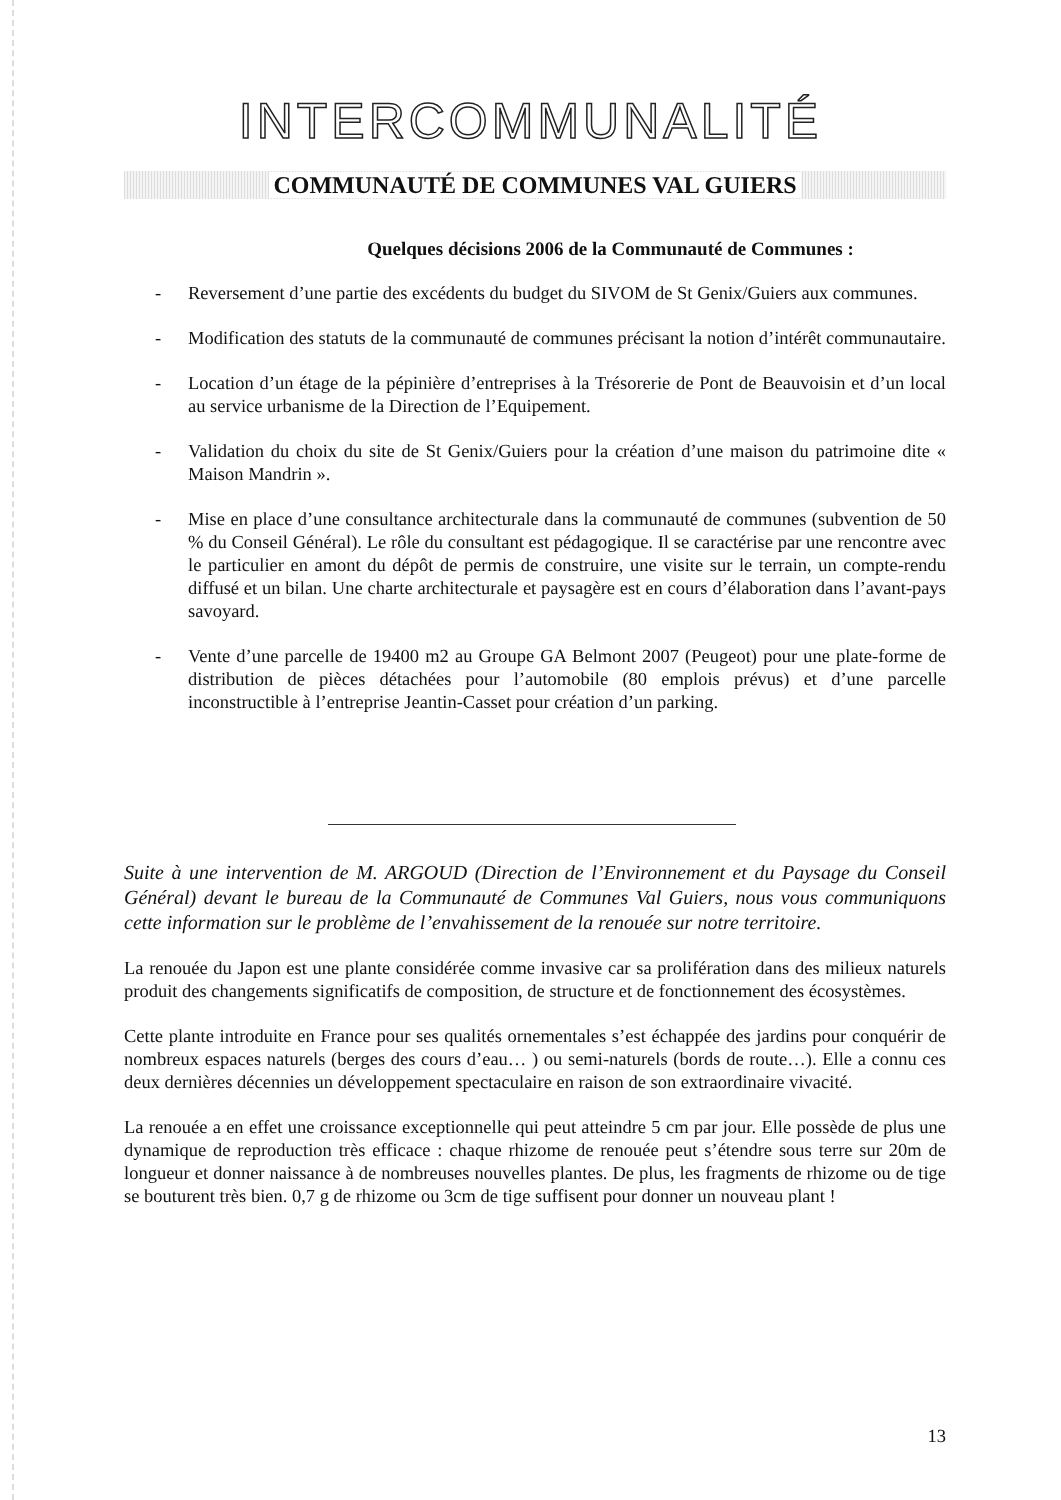INTERCOMMUNALITÉ
COMMUNAUTÉ DE COMMUNES VAL GUIERS
Quelques décisions 2006 de la Communauté de Communes :
- Reversement d’une partie des excédents du budget du SIVOM de St Genix/Guiers aux communes.
- Modification des statuts de la communauté de communes précisant la notion d’intérêt communautaire.
- Location d’un étage de la pépinière d’entreprises à la Trésorerie de Pont de Beauvoisin et d’un local au service urbanisme de la Direction de l’Equipement.
- Validation du choix du site de St Genix/Guiers pour la création d’une maison du patrimoine dite « Maison Mandrin ».
- Mise en place d’une consultance architecturale dans la communauté de communes (subvention de 50 % du Conseil Général). Le rôle du consultant est pédagogique. Il se caractérise par une rencontre avec le particulier en amont du dépôt de permis de construire, une visite sur le terrain, un compte-rendu diffusé et un bilan. Une charte architecturale et paysagère est en cours d’élaboration dans l’avant-pays savoyard.
- Vente d’une parcelle de 19400 m2 au Groupe GA Belmont 2007 (Peugeot) pour une plate-forme de distribution de pièces détachées pour l’automobile (80 emplois prévus) et d’une parcelle inconstructible à l’entreprise Jeantin-Casset pour création d’un parking.
Suite à une intervention de M. ARGOUD (Direction de l’Environnement et du Paysage du Conseil Général) devant le bureau de la Communauté de Communes Val Guiers, nous vous communiquons cette information sur le problème de l’envahissement de la renouée sur notre territoire.
La renouée du Japon est une plante considérée comme invasive car sa prolifération dans des milieux naturels produit des changements significatifs de composition, de structure et de fonctionnement des écosystèmes.
Cette plante introduite en France pour ses qualités ornementales s’est échappée des jardins pour conquérir de nombreux espaces naturels (berges des cours d’eau… ) ou semi-naturels (bords de route…). Elle a connu ces deux dernières décennies un développement spectaculaire en raison de son extraordinaire vivacité.
La renouée a en effet une croissance exceptionnelle qui peut atteindre 5 cm par jour. Elle possède de plus une dynamique de reproduction très efficace : chaque rhizome de renouée peut s’étendre sous terre sur 20m de longueur et donner naissance à de nombreuses nouvelles plantes. De plus, les fragments de rhizome ou de tige se bouturent très bien. 0,7 g de rhizome ou 3cm de tige suffisent pour donner un nouveau plant !
13